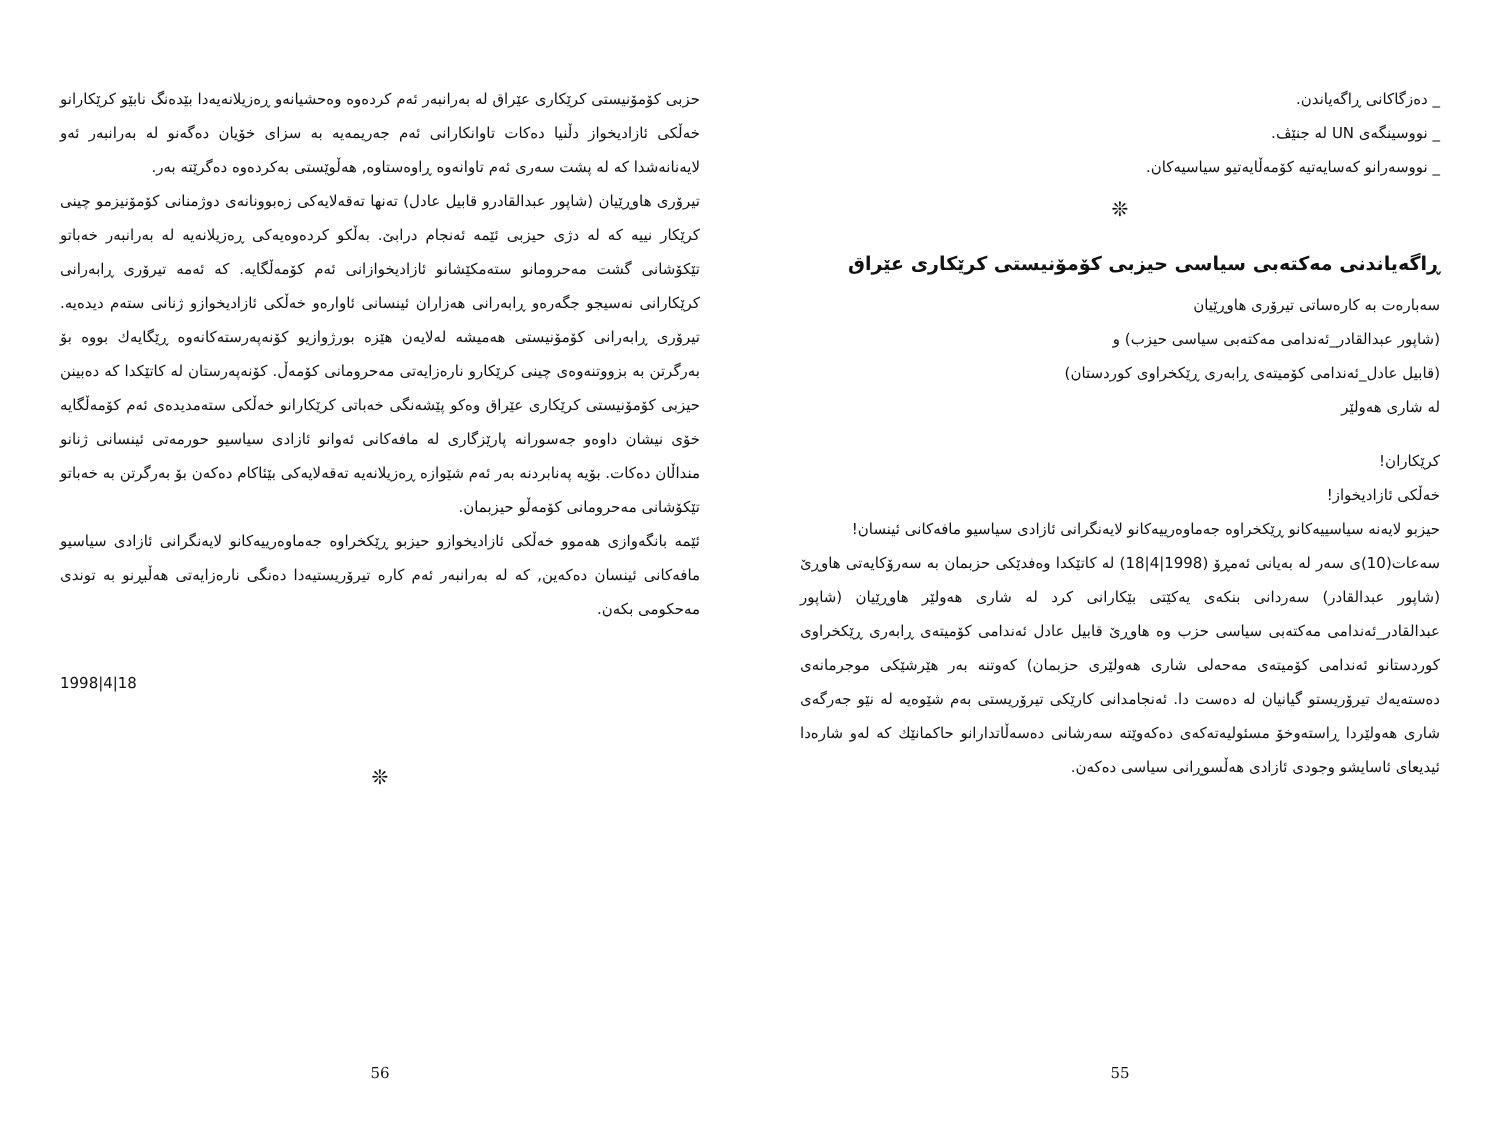_ دەزگاکانی ڕاگەیاندن.
_ نووسینگەی UN لە جنێڤ.
_ نووسەرانو کەسایەتیە کۆمەڵایەتیو سیاسیەکان.
❊
ڕاگەیاندنی مەکتەبی سیاسی حیزبی کۆمۆنیستی کرێکاری عێراق
سەبارەت بە کارەساتی تیرۆری هاوڕێیان
(شاپور عبدالقادر_ئەندامی مەکتەبی سیاسی حیزب) و
(قابیل عادل_ئەندامی کۆمیتەی ڕابەری ڕێکخراوی کوردستان)
لە شاری هەولێر
کرێکاران!
خەڵکی ئازادیخواز!
حیزبو لایەنە سیاسییەکانو ڕێکخراوە جەماوەرییەکانو لایەنگرانی ئازادی سیاسیو مافەکانی ئینسان!
سەعات(10)ی سەر لە بەیانی ئەمڕۆ (1998|4|18) لە کاتێکدا وەفدێکی حزبمان بە سەرۆکایەتی هاوڕێ (شاپور عبدالقادر) سەردانی بنکەی یەکێتی بێکارانی کرد لە شاری هەولێر هاوڕێیان (شاپور عبدالقادر_ئەندامی مەکتەبی سیاسی حزب وە هاوڕێ قابیل عادل ئەندامی کۆمیتەی ڕابەری ڕێکخراوی کوردستانو ئەندامی کۆمیتەی مەحەلی شاری هەولێری حزبمان) کەوتنە بەر هێرشێکی موجرمانەی دەستەیەك تیرۆریستو گیانیان لە دەست دا. ئەنجامدانی کارێکی تیرۆریستی بەم شێوەیە لە نێو جەرگەی شاری هەولێردا ڕاستەوخۆ مسئولیەتەکەی دەکەوێتە سەرشانی دەسەڵاتدارانو حاکمانێك کە لەو شارەدا ئیدیعای ئاسایشو وجودی ئازادی هەڵسوڕانی سیاسی دەکەن.
55
حزبی کۆمۆنیستی کرێکاری عێراق لە بەرانبەر ئەم کردەوە وەحشیانەو ڕەزیلانەیەدا بێدەنگ نابێو کرێکارانو خەڵکی ئازادیخواز دڵنیا دەکات تاوانکارانی ئەم جەریمەیە بە سزای خۆیان دەگەنو لە بەرانبەر ئەو لایەنانەشدا کە لە پشت سەری ئەم تاوانەوە ڕاوەستاوە, هەڵوێستی بەکردەوە دەگرێتە بەر.
تیرۆری هاوڕێیان (شاپور عبدالقادرو قابیل عادل) تەنها تەقەلایەکی زەبوونانەی دوژمنانی کۆمۆنیزمو چینی کرێکار نییە کە لە دژی حیزبی ئێمە ئەنجام درابێ. بەڵکو کردەوەیەکی ڕەزیلانەیە لە بەرانبەر خەباتو تێکۆشانی گشت مەحرومانو ستەمکێشانو ئازادیخوازانی ئەم کۆمەڵگایە. کە ئەمە تیرۆری ڕابەرانی کرێکارانی نەسیجو جگەرەو ڕابەرانی هەزاران ئینسانی ئاوارەو خەڵکی ئازادیخوازو ژنانی ستەم دیدەیە. تیرۆری ڕابەرانی کۆمۆنیستی هەمیشە لەلایەن هێزە بورژوازیو کۆنەپەرستەکانەوە ڕێگایەك بووە بۆ بەرگرتن بە بزووتنەوەی چینی کرێکارو نارەزایەتی مەحرومانی کۆمەڵ. کۆنەپەرستان لە کاتێکدا کە دەبینن حیزبی کۆمۆنیستی کرێکاری عێراق وەکو پێشەنگی خەباتی کرێکارانو خەڵکی ستەمدیدەی ئەم کۆمەڵگایە خۆی نیشان داوەو جەسورانە پارێزگاری لە مافەکانی ئەوانو ئازادی سیاسیو حورمەتی ئینسانی ژنانو منداڵان دەکات. بۆیە پەنابردنە بەر ئەم شێوازە ڕەزیلانەیە تەقەلایەکی بێئاکام دەکەن بۆ بەرگرتن بە خەباتو تێکۆشانی مەحرومانی کۆمەڵو حیزبمان.
ئێمە بانگەوازی هەموو خەڵکی ئازادیخوازو حیزبو ڕێکخراوە جەماوەرییەکانو لایەنگرانی ئازادی سیاسیو مافەکانی ئینسان دەکەین, کە لە بەرانبەر ئەم کارە تیرۆریستیەدا دەنگی نارەزایەتی هەڵبڕنو بە توندی مەحکومی بکەن.
1998|4|18
❊
56